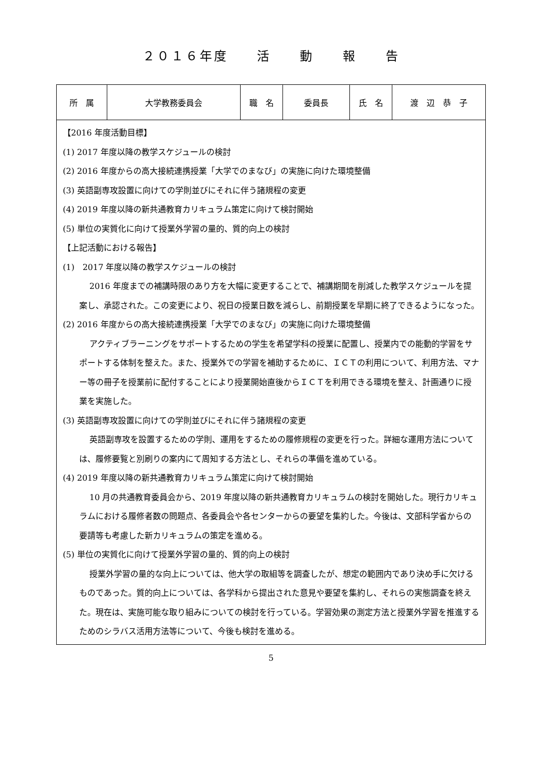２０１６年度　　活　　動　　報　　告
| 所 属 | 大学教務委員会 | 職 名 | 委員長 | 氏 名 | 渡 辺 恭 子 |
| 【2016 年度活動目標】 (1) 2017 年度以降の教学スケジュールの検討 (2) 2016 年度からの高大接続連携授業「大学でのまなび」の実施に向けた環境整備 (3) 英語副専攻設置に向けての学則並びにそれに伴う諸規程の変更 (4) 2019 年度以降の新共通教育カリキュラム策定に向けて検討開始 (5) 単位の実質化に向けて授業外学習の量的、質的向上の検討 【上記活動における報告】 (1) 2017 年度以降の教学スケジュールの検討 2016 年度までの補講時限のあり方を大幅に変更することで、補講期間を削減した教学スケジュールを提案し、承認された。この変更により、祝日の授業日数を減らし、前期授業を早期に終了できるようになった。 (2) 2016 年度からの高大接続連携授業「大学でのまなび」の実施に向けた環境整備 アクティブラーニングをサポートするための学生を希望学科の授業に配置し、授業内での能動的学習をサポートする体制を整えた。また、授業外での学習を補助するために、ＩＣＴの利用について、利用方法、マナー等の冊子を授業前に配付することにより授業開始直後からＩＣＴを利用できる環境を整え、計画通りに授業を実施した。 (3) 英語副専攻設置に向けての学則並びにそれに伴う諸規程の変更 英語副専攻を設置するための学則、運用をするための履修規程の変更を行った。詳細な運用方法については、履修要覧と別刷りの案内にて周知する方法とし、それらの準備を進めている。 (4) 2019 年度以降の新共通教育カリキュラム策定に向けて検討開始 10 月の共通教育委員会から、2019 年度以降の新共通教育カリキュラムの検討を開始した。現行カリキュラムにおける履修者数の問題点、各委員会や各センターからの要望を集約した。今後は、文部科学省からの要請等も考慮した新カリキュラムの策定を進める。 (5) 単位の実質化に向けて授業外学習の量的、質的向上の検討 授業外学習の量的な向上については、他大学の取組等を調査したが、想定の範囲内であり決め手に欠けるものであった。質的向上については、各学科から提出された意見や要望を集約し、それらの実態調査を終えた。現在は、実施可能な取り組みについての検討を行っている。学習効果の測定方法と授業外学習を推進するためのシラバス活用方法等について、今後も検討を進める。 | | | | | |
5